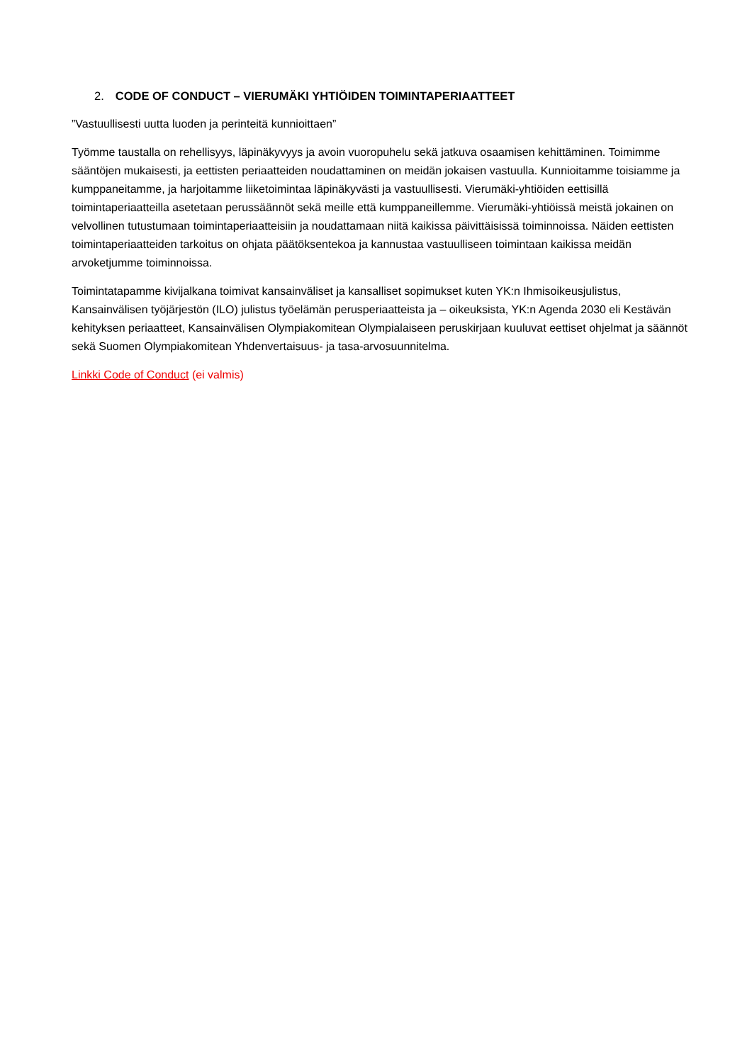2. CODE OF CONDUCT – VIERUMÄKI YHTIÖIDEN TOIMINTAPERIAATTEET
”Vastuullisesti uutta luoden ja perinteitä kunnioittaen”
Työmme taustalla on rehellisyys, läpinäkyvyys ja avoin vuoropuhelu sekä jatkuva osaamisen kehittäminen. Toimimme sääntöjen mukaisesti, ja eettisten periaatteiden noudattaminen on meidän jokaisen vastuulla. Kunnioitamme toisiamme ja kumppaneitamme, ja harjoitamme liiketoimintaa läpinäkyvästi ja vastuullisesti. Vierumäki-yhtiöiden eettisillä toimintaperiaatteilla asetetaan perussäännöt sekä meille että kumppaneillemme. Vierumäki-yhtiöissä meistä jokainen on velvollinen tutustumaan toimintaperiaatteisiin ja noudattamaan niitä kaikissa päivittäisissä toiminnoissa. Näiden eettisten toimintaperiaatteiden tarkoitus on ohjata päätöksentekoa ja kannustaa vastuulliseen toimintaan kaikissa meidän arvoketjumme toiminnoissa.
Toimintatapamme kivijalkana toimivat kansainväliset ja kansalliset sopimukset kuten YK:n Ihmisoikeusjulistus, Kansainvälisen työjärjestön (ILO) julistus työelämän perusperiaatteista ja – oikeuksista, YK:n Agenda 2030 eli Kestävän kehityksen periaatteet, Kansainvälisen Olympiakomitean Olympialaiseen peruskirjaan kuuluvat eettiset ohjelmat ja säännöt sekä Suomen Olympiakomitean Yhdenvertaisuus- ja tasa-arvosuunnitelma.
Linkki Code of Conduct (ei valmis)